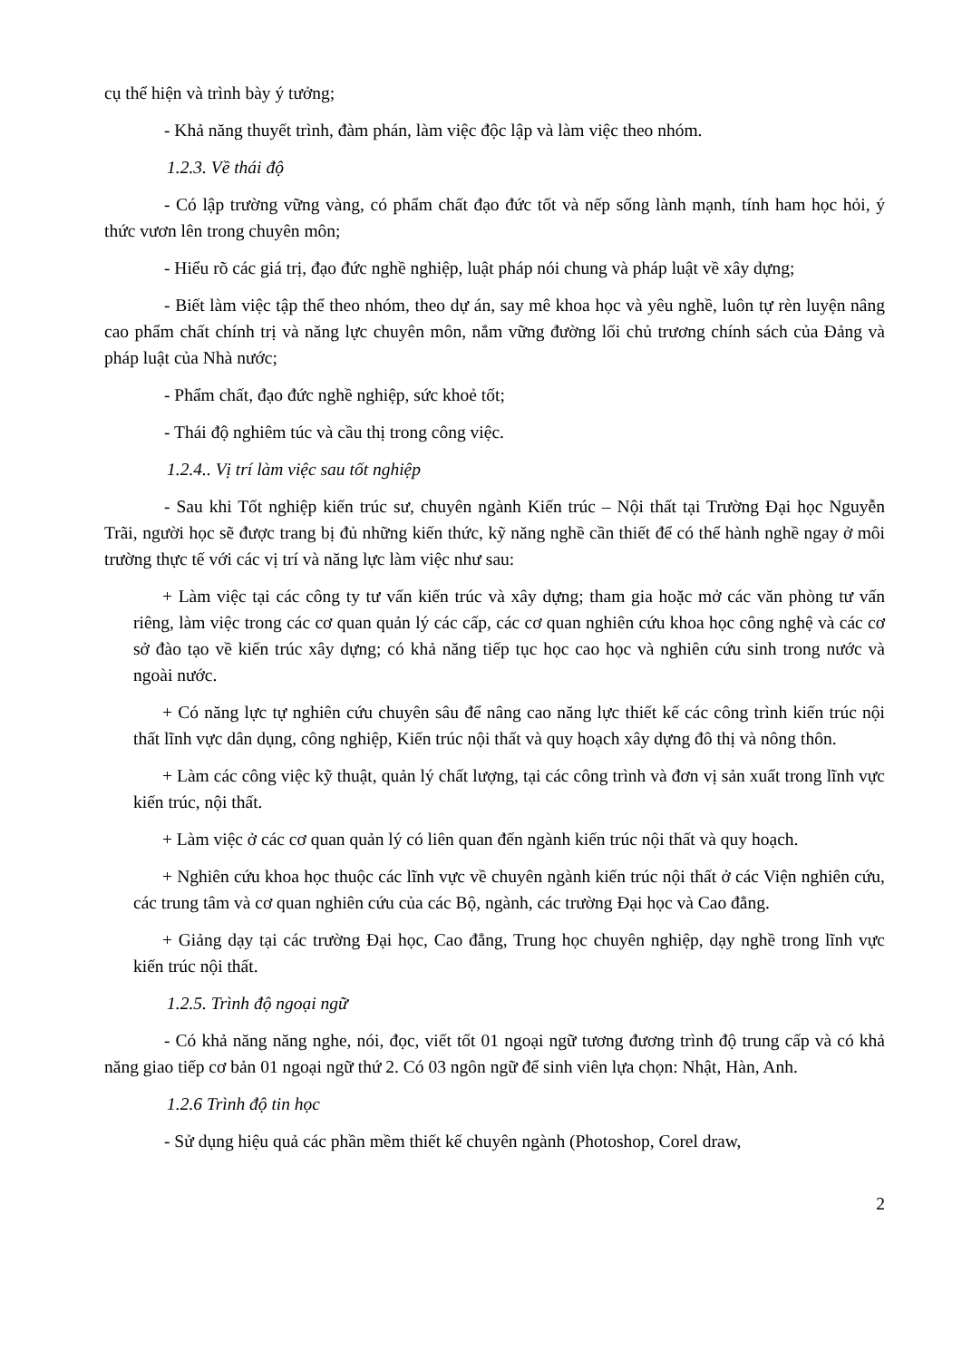cụ thể hiện và trình bày ý tưởng;
- Khả năng thuyết trình, đàm phán, làm việc độc lập và làm việc theo nhóm.
1.2.3. Về thái độ
- Có lập trường vững vàng, có phẩm chất đạo đức tốt và nếp sống lành mạnh, tính ham học hỏi, ý thức vươn lên trong chuyên môn;
- Hiểu rõ các giá trị, đạo đức nghề nghiệp, luật pháp nói chung và pháp luật về xây dựng;
- Biết làm việc tập thể theo nhóm, theo dự án, say mê khoa học và yêu nghề, luôn tự rèn luyện nâng cao phẩm chất chính trị và năng lực chuyên môn, nắm vững đường lối chủ trương chính sách của Đảng và pháp luật của Nhà nước;
- Phẩm chất, đạo đức nghề nghiệp, sức khoẻ tốt;
- Thái độ nghiêm túc và cầu thị trong công việc.
1.2.4.. Vị trí làm việc sau tốt nghiệp
- Sau khi Tốt nghiệp kiến trúc sư, chuyên ngành Kiến trúc – Nội thất tại Trường Đại học Nguyễn Trãi, người học sẽ được trang bị đủ những kiến thức, kỹ năng nghề cần thiết để có thể hành nghề ngay ở môi trường thực tế với các vị trí và năng lực làm việc như sau:
+ Làm việc tại các công ty tư vấn kiến trúc và xây dựng; tham gia hoặc mở các văn phòng tư vấn riêng, làm việc trong các cơ quan quản lý các cấp, các cơ quan nghiên cứu khoa học công nghệ và các cơ sở đào tạo về kiến trúc xây dựng; có khả năng tiếp tục học cao học và nghiên cứu sinh trong nước và ngoài nước.
+ Có năng lực tự nghiên cứu chuyên sâu để nâng cao năng lực thiết kế các công trình kiến trúc nội thất lĩnh vực dân dụng, công nghiệp, Kiến trúc nội thất và quy hoạch xây dựng đô thị và nông thôn.
+ Làm các công việc kỹ thuật, quản lý chất lượng, tại các công trình và đơn vị sản xuất trong lĩnh vực kiến trúc, nội thất.
+ Làm việc ở các cơ quan quản lý có liên quan đến ngành kiến trúc nội thất và quy hoạch.
+ Nghiên cứu khoa học thuộc các lĩnh vực về chuyên ngành kiến trúc nội thất ở các Viện nghiên cứu, các trung tâm và cơ quan nghiên cứu của các Bộ, ngành, các trường Đại học và Cao đẳng.
+ Giảng dạy tại các trường Đại học, Cao đẳng, Trung học chuyên nghiệp, dạy nghề trong lĩnh vực kiến trúc nội thất.
1.2.5. Trình độ ngoại ngữ
- Có khả năng năng nghe, nói, đọc, viết tốt 01 ngoại ngữ tương đương trình độ trung cấp và có khả năng giao tiếp cơ bản 01 ngoại ngữ thứ 2. Có 03 ngôn ngữ để sinh viên lựa chọn: Nhật, Hàn, Anh.
1.2.6 Trình độ tin học
- Sử dụng hiệu quả các phần mềm thiết kế chuyên ngành (Photoshop, Corel draw,
2